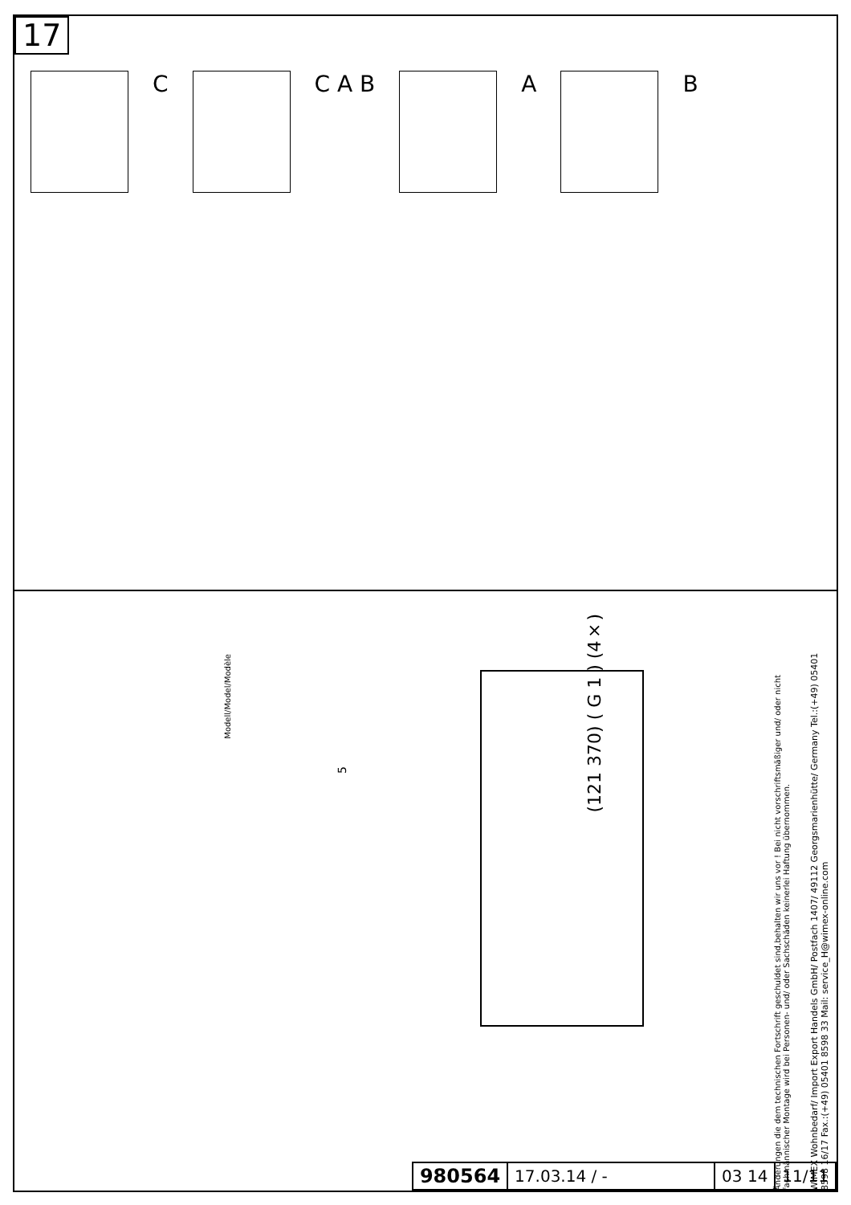17
C
C A B
A
B
Modell/Model/Modèle
5
(121 370) ( G 1 ) (4×)
Änderungen die dem technischen Fortschrift geschuldet sind,behalten wir uns vor ! Bei nicht vorschriftsmäßiger und/ oder nicht fachmännischer Montage wird bei Personen- und/ oder Sachschäden keinerlei Haftung übernommen.
WIMEX Wohnbedarf/ Import Export Handels GmbH/ Postfach 1407/ 49112 Georgsmarienhütte/ Germany Tel.:(+49) 05401 8598 16/17 Fax.:(+49) 05401 8598 33 Mail: service_H@wimex-online.com
| 980564 | 17.03.14 / - | 03 14 | 11/11 |